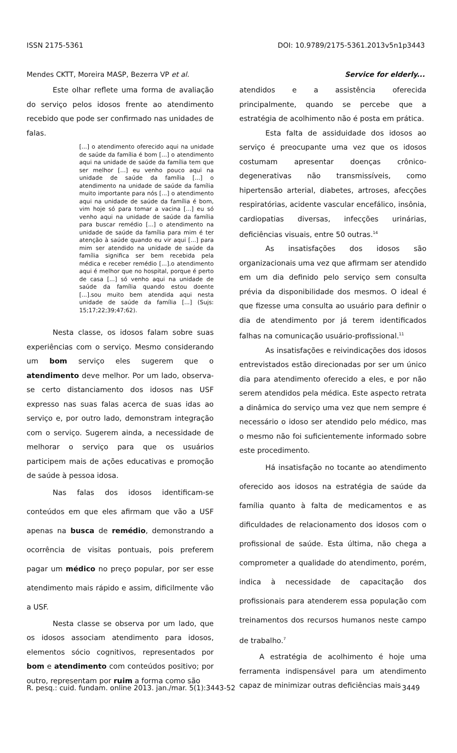ISSN 2175-5361 DOI: 10.9789/2175-5361.2013v5n1p3443
Mendes CKTT, Moreira MASP, Bezerra VP et al. Service for elderly...
Este olhar reflete uma forma de avaliação do serviço pelos idosos frente ao atendimento recebido que pode ser confirmado nas unidades de falas.
[...] o atendimento oferecido aqui na unidade de saúde da família é bom [...] o atendimento aqui na unidade de saúde da família tem que ser melhor [...] eu venho pouco aqui na unidade de saúde da família [...] o atendimento na unidade de saúde da família muito importante para nós [...] o atendimento aqui na unidade de saúde da família é bom, vim hoje só para tomar a vacina [...] eu só venho aqui na unidade de saúde da família para buscar remédio [...] o atendimento na unidade de saúde da família para mim é ter atenção à saúde quando eu vir aqui [...] para mim ser atendido na unidade de saúde da família significa ser bem recebida pela médica e receber remédio [...].o atendimento aqui é melhor que no hospital, porque é perto de casa [...] só venho aqui na unidade de saúde da família quando estou doente [...].sou muito bem atendida aqui nesta unidade de saúde da família [...] (Sujs: 15;17;22;39;47;62).
Nesta classe, os idosos falam sobre suas experiências com o serviço. Mesmo considerando um bom serviço eles sugerem que o atendimento deve melhor. Por um lado, observa-se certo distanciamento dos idosos nas USF expresso nas suas falas acerca de suas idas ao serviço e, por outro lado, demonstram integração com o serviço. Sugerem ainda, a necessidade de melhorar o serviço para que os usuários participem mais de ações educativas e promoção de saúde à pessoa idosa.
Nas falas dos idosos identificam-se conteúdos em que eles afirmam que vão a USF apenas na busca de remédio, demonstrando a ocorrência de visitas pontuais, pois preferem pagar um médico no preço popular, por ser esse atendimento mais rápido e assim, dificilmente vão a USF.
Nesta classe se observa por um lado, que os idosos associam atendimento para idosos, elementos sócio cognitivos, representados por bom e atendimento com conteúdos positivo; por outro, representam por ruim a forma como são
atendidos e a assistência oferecida principalmente, quando se percebe que a estratégia de acolhimento não é posta em prática.
Esta falta de assiduidade dos idosos ao serviço é preocupante uma vez que os idosos costumam apresentar doenças crônico-degenerativas não transmissíveis, como hipertensão arterial, diabetes, artroses, afecções respiratórias, acidente vascular encefálico, insônia, cardiopatias diversas, infecções urinárias, deficiências visuais, entre 50 outras.<sup>14</sup>
As insatisfações dos idosos são organizacionais uma vez que afirmam ser atendido em um dia definido pelo serviço sem consulta prévia da disponibilidade dos mesmos. O ideal é que fizesse uma consulta ao usuário para definir o dia de atendimento por já terem identificados falhas na comunicação usuário-profissional.<sup>11</sup>
As insatisfações e reivindicações dos idosos entrevistados estão direcionadas por ser um único dia para atendimento oferecido a eles, e por não serem atendidos pela médica. Este aspecto retrata a dinâmica do serviço uma vez que nem sempre é necessário o idoso ser atendido pelo médico, mas o mesmo não foi suficientemente informado sobre este procedimento.
Há insatisfação no tocante ao atendimento oferecido aos idosos na estratégia de saúde da família quanto à falta de medicamentos e as dificuldades de relacionamento dos idosos com o profissional de saúde. Esta última, não chega a comprometer a qualidade do atendimento, porém, indica à necessidade de capacitação dos profissionais para atenderem essa população com treinamentos dos recursos humanos neste campo de trabalho.<sup>7</sup>
A estratégia de acolhimento é hoje uma ferramenta indispensável para um atendimento capaz de minimizar outras deficiências mais
R. pesq.: cuid. fundam. online 2013. jan./mar. 5(1):3443-52 3449